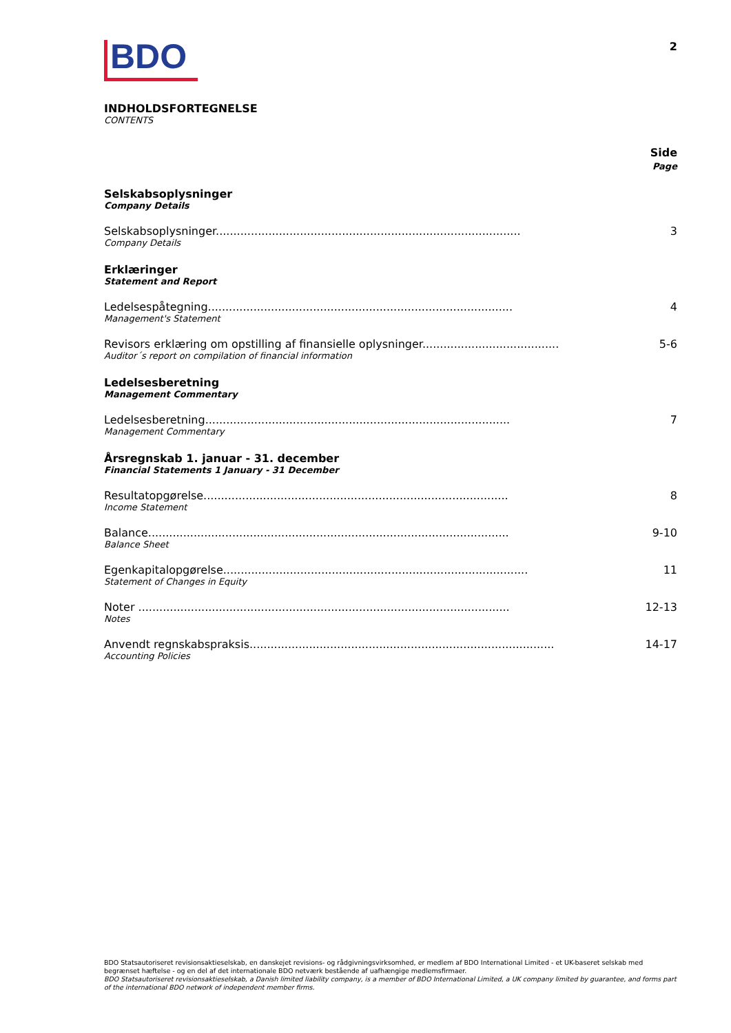BDO
2
INDHOLDSFORTEGNELSE
CONTENTS
Side
Page
Selskabsoplysninger
Company Details
Selskabsoplysninger....................................................................................... 3
Company Details
Erklæringer
Statement and Report
Ledelsespåtegning....................................................................................... 4
Management's Statement
Revisors erklæring om opstilling af finansielle oplysninger....................................... 5-6
Auditor´s report on compilation of financial information
Ledelsesberetning
Management Commentary
Ledelsesberetning....................................................................................... 7
Management Commentary
Årsregnskab 1. januar - 31. december
Financial Statements 1 January - 31 December
Resultatopgørelse....................................................................................... 8
Income Statement
Balance....................................................................................................... 9-10
Balance Sheet
Egenkapitalopgørelse....................................................................................... 11
Statement of Changes in Equity
Noter .......................................................................................................... 12-13
Notes
Anvendt regnskabspraksis....................................................................................... 14-17
Accounting Policies
BDO Statsautoriseret revisionsaktieselskab, en danskejet revisions- og rådgivningsvirksomhed, er medlem af BDO International Limited - et UK-baseret selskab med begrænset hæftelse - og en del af det internationale BDO netværk bestående af uafhængige medlemsfirmaer.
BDO Statsautoriseret revisionsaktieselskab, a Danish limited liability company, is a member of BDO International Limited, a UK company limited by guarantee, and forms part of the international BDO network of independent member firms.